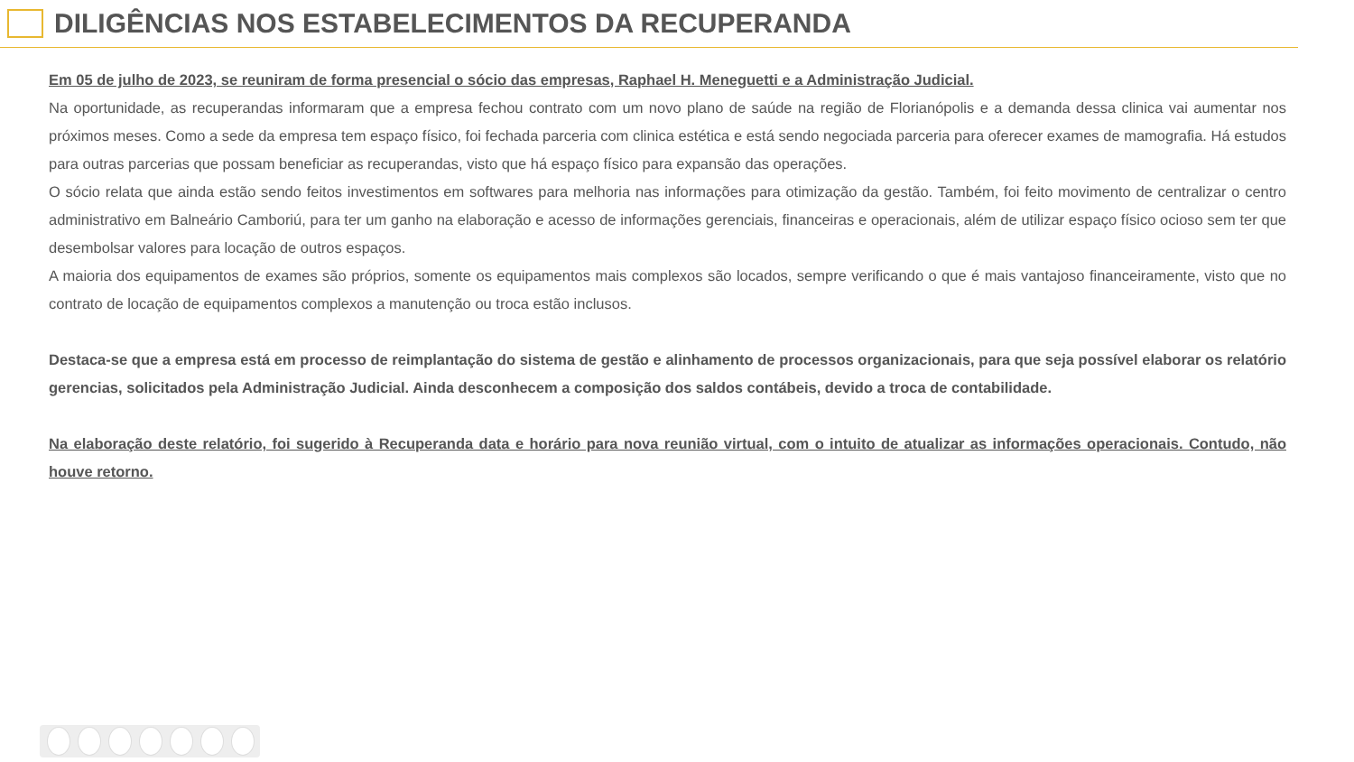DILIGÊNCIAS NOS ESTABELECIMENTOS DA RECUPERANDA
Em 05 de julho de 2023, se reuniram de forma presencial o sócio das empresas, Raphael H. Meneguetti e a Administração Judicial.
Na oportunidade, as recuperandas informaram que a empresa fechou contrato com um novo plano de saúde na região de Florianópolis e a demanda dessa clinica vai aumentar nos próximos meses. Como a sede da empresa tem espaço físico, foi fechada parceria com clinica estética e está sendo negociada parceria para oferecer exames de mamografia. Há estudos para outras parcerias que possam beneficiar as recuperandas, visto que há espaço físico para expansão das operações.
O sócio relata que ainda estão sendo feitos investimentos em softwares para melhoria nas informações para otimização da gestão. Também, foi feito movimento de centralizar o centro administrativo em Balneário Camboriú, para ter um ganho na elaboração e acesso de informações gerenciais, financeiras e operacionais, além de utilizar espaço físico ocioso sem ter que desembolsar valores para locação de outros espaços.
A maioria dos equipamentos de exames são próprios, somente os equipamentos mais complexos são locados, sempre verificando o que é mais vantajoso financeiramente, visto que no contrato de locação de equipamentos complexos a manutenção ou troca estão inclusos.
Destaca-se que a empresa está em processo de reimplantação do sistema de gestão e alinhamento de processos organizacionais, para que seja possível elaborar os relatório gerencias, solicitados pela Administração Judicial. Ainda desconhecem a composição dos saldos contábeis, devido a troca de contabilidade.
Na elaboração deste relatório, foi sugerido à Recuperanda data e horário para nova reunião virtual, com o intuito de atualizar as informações operacionais. Contudo, não houve retorno.